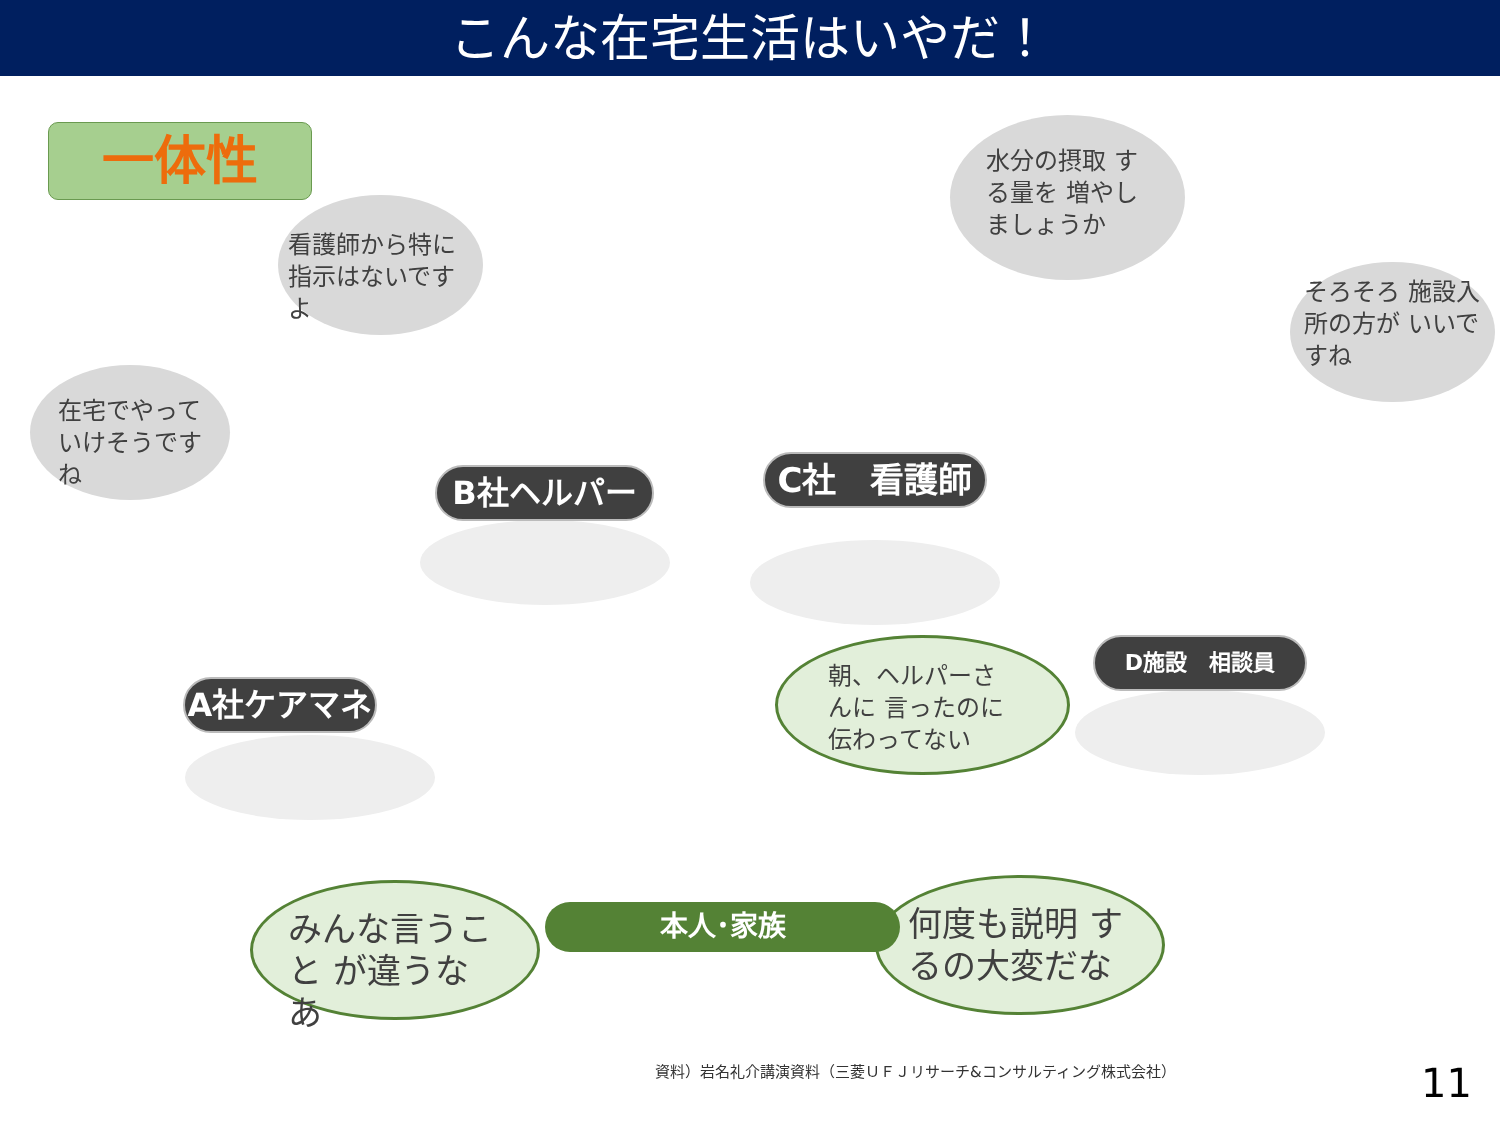こんな在宅生活はいやだ！
一体性
在宅でやって いけそうですね
看護師から特に 指示はないですよ
水分の摂取 する量を 増やしましょうか
そろそろ 施設入所の方が いいですね
B社ヘルパー C社　看護師
A社ケアマネ
D施設　相談員
朝、ヘルパーさんに 言ったのに 伝わってない
みんな言うこと が違うなあ
何度も説明 するの大変だな
本人･家族
資料）岩名礼介講演資料（三菱ＵＦＪリサーチ&コンサルティング株式会社）
11